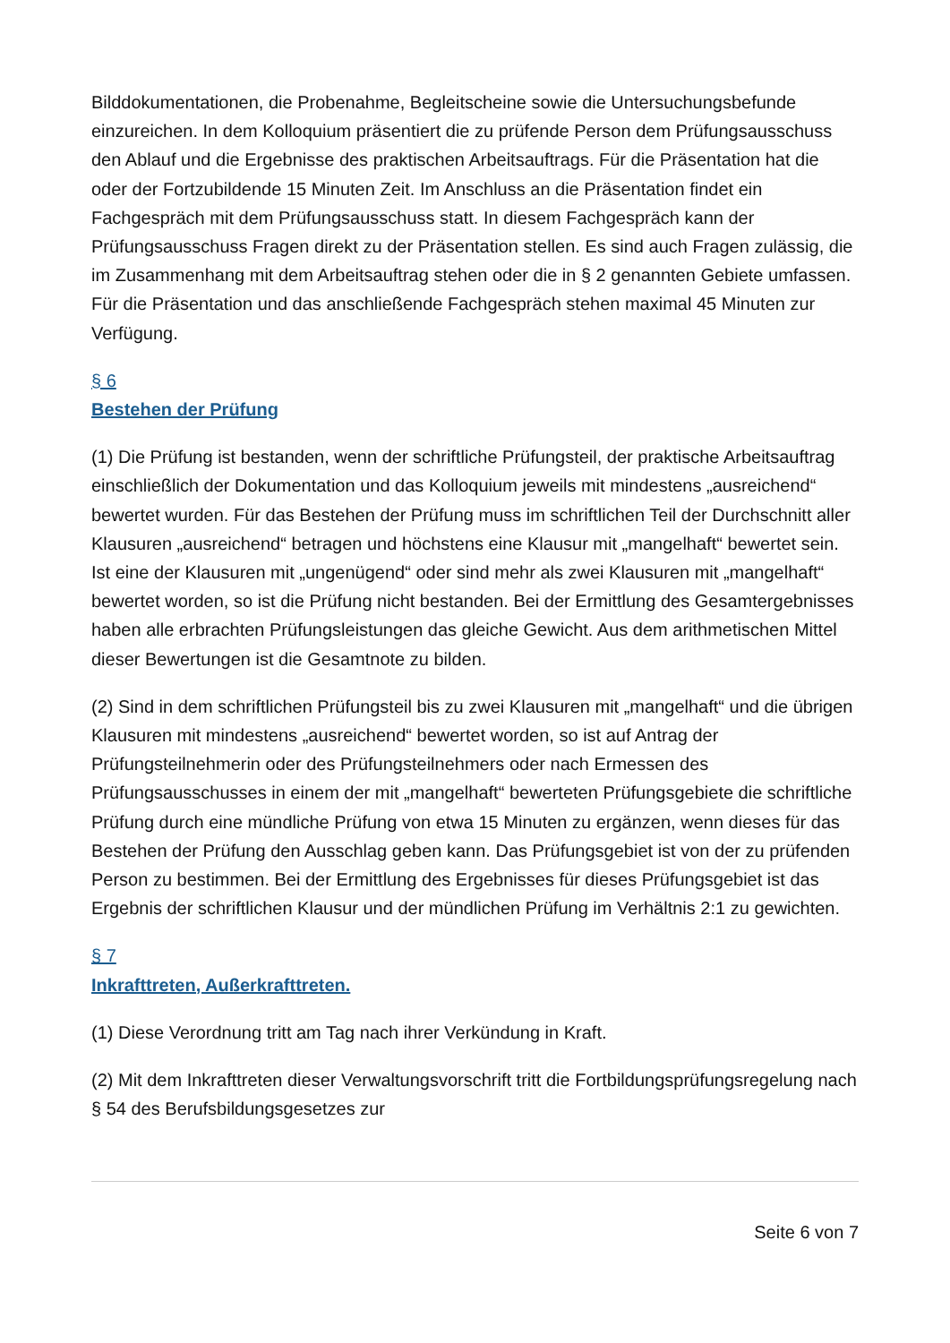Bilddokumentationen, die Probenahme, Begleitscheine sowie die Untersuchungsbefunde einzureichen. In dem Kolloquium präsentiert die zu prüfende Person dem Prüfungsausschuss den Ablauf und die Ergebnisse des praktischen Arbeitsauftrags. Für die Präsentation hat die oder der Fortzubildende 15 Minuten Zeit. Im Anschluss an die Präsentation findet ein Fachgespräch mit dem Prüfungsausschuss statt. In diesem Fachgespräch kann der Prüfungsausschuss Fragen direkt zu der Präsentation stellen. Es sind auch Fragen zulässig, die im Zusammenhang mit dem Arbeitsauftrag stehen oder die in § 2 genannten Gebiete umfassen. Für die Präsentation und das anschließende Fachgespräch stehen maximal 45 Minuten zur Verfügung.
§ 6
Bestehen der Prüfung
(1) Die Prüfung ist bestanden, wenn der schriftliche Prüfungsteil, der praktische Arbeitsauftrag einschließlich der Dokumentation und das Kolloquium jeweils mit mindestens „ausreichend“ bewertet wurden. Für das Bestehen der Prüfung muss im schriftlichen Teil der Durchschnitt aller Klausuren „ausreichend“ betragen und höchstens eine Klausur mit „mangelhaft“ bewertet sein. Ist eine der Klausuren mit „ungenügend“ oder sind mehr als zwei Klausuren mit „mangelhaft“ bewertet worden, so ist die Prüfung nicht bestanden. Bei der Ermittlung des Gesamtergebnisses haben alle erbrachten Prüfungsleistungen das gleiche Gewicht. Aus dem arithmetischen Mittel dieser Bewertungen ist die Gesamtnote zu bilden.
(2) Sind in dem schriftlichen Prüfungsteil bis zu zwei Klausuren mit „mangelhaft“ und die übrigen Klausuren mit mindestens „ausreichend“ bewertet worden, so ist auf Antrag der Prüfungsteilnehmerin oder des Prüfungsteilnehmers oder nach Ermessen des Prüfungsausschusses in einem der mit „mangelhaft“ bewerteten Prüfungsgebiete die schriftliche Prüfung durch eine mündliche Prüfung von etwa 15 Minuten zu ergänzen, wenn dieses für das Bestehen der Prüfung den Ausschlag geben kann. Das Prüfungsgebiet ist von der zu prüfenden Person zu bestimmen. Bei der Ermittlung des Ergebnisses für dieses Prüfungsgebiet ist das Ergebnis der schriftlichen Klausur und der mündlichen Prüfung im Verhältnis 2:1 zu gewichten.
§ 7
Inkrafttreten, Außerkrafttreten.
(1) Diese Verordnung tritt am Tag nach ihrer Verkündung in Kraft.
(2) Mit dem Inkrafttreten dieser Verwaltungsvorschrift tritt die Fortbildungsprüfungsregelung nach § 54 des Berufsbildungsgesetzes zur
Seite 6 von 7